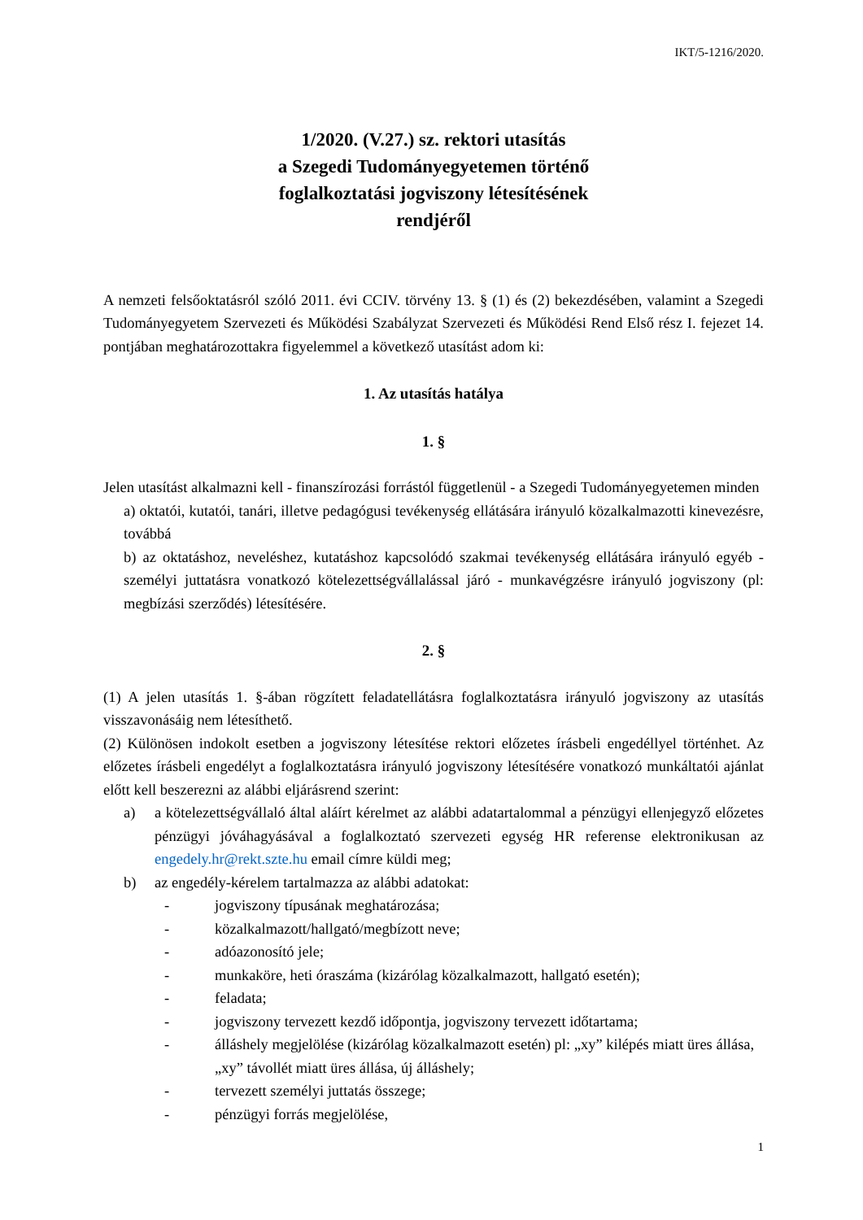IKT/5-1216/2020.
1/2020. (V.27.) sz. rektori utasítás
a Szegedi Tudományegyetemen történő
foglalkoztatási jogviszony létesítésének
rendjéről
A nemzeti felsőoktatásról szóló 2011. évi CCIV. törvény 13. § (1) és (2) bekezdésében, valamint a Szegedi Tudományegyetem Szervezeti és Működési Szabályzat Szervezeti és Működési Rend Első rész I. fejezet 14. pontjában meghatározottakra figyelemmel a következő utasítást adom ki:
1. Az utasítás hatálya
1. §
Jelen utasítást alkalmazni kell - finanszírozási forrástól függetlenül - a Szegedi Tudományegyetemen minden
a) oktatói, kutatói, tanári, illetve pedagógusi tevékenység ellátására irányuló közalkalmazotti kinevezésre, továbbá
b) az oktatáshoz, neveléshez, kutatáshoz kapcsolódó szakmai tevékenység ellátására irányuló egyéb - személyi juttatásra vonatkozó kötelezettségvállalással járó - munkavégzésre irányuló jogviszony (pl: megbízási szerződés) létesítésére.
2. §
(1) A jelen utasítás 1. §-ában rögzített feladatellátásra foglalkoztatásra irányuló jogviszony az utasítás visszavonásáig nem létesíthető.
(2) Különösen indokolt esetben a jogviszony létesítése rektori előzetes írásbeli engedéllyel történhet. Az előzetes írásbeli engedélyt a foglalkoztatásra irányuló jogviszony létesítésére vonatkozó munkáltatói ajánlat előtt kell beszerezni az alábbi eljárásrend szerint:
a) a kötelezettségvállaló által aláírt kérelmet az alábbi adatartalommal a pénzügyi ellenjegyző előzetes pénzügyi jóváhagyásával a foglalkoztató szervezeti egység HR referense elektronikusan az engedely.hr@rekt.szte.hu email címre küldi meg;
b) az engedély-kérelem tartalmazza az alábbi adatokat:
- jogviszony típusának meghatározása;
- közalkalmazott/hallgató/megbízott neve;
- adóazonosító jele;
- munkaköre, heti óraszáma (kizárólag közalkalmazott, hallgató esetén);
- feladata;
- jogviszony tervezett kezdő időpontja, jogviszony tervezett időtartama;
- álláshely megjelölése (kizárólag közalkalmazott esetén) pl: „xy” kilépés miatt üres állása, „xy” távollét miatt üres állása, új álláshely;
- tervezett személyi juttatás összege;
- pénzügyi forrás megjelölése,
1